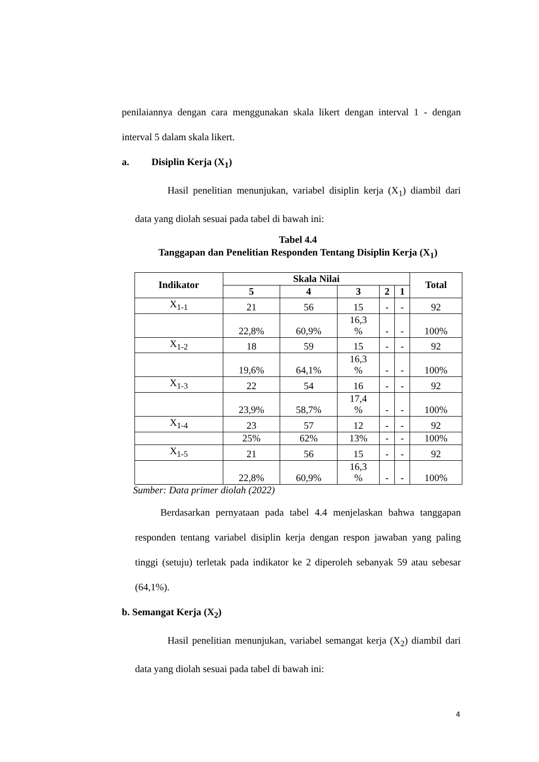penilaiannya dengan cara menggunakan skala likert dengan interval 1 - dengan interval 5 dalam skala likert.
a. Disiplin Kerja (X<sub>1</sub>)
Hasil penelitian menunjukan, variabel disiplin kerja (X<sub>1</sub>) diambil dari data yang diolah sesuai pada tabel di bawah ini:
Tabel 4.4
Tanggapan dan Penelitian Responden Tentang Disiplin Kerja (X<sub>1</sub>)
| Indikator | Skala Nilai | | | | | Total |
| --- | --- | --- | --- | --- | --- | --- |
| | 5 | 4 | 3 | 2 | 1 | |
| X<sub>1-1</sub> | 21 | 56 | 15 | - | - | 92 |
| | 22,8% | 60,9% | 16,3 % | - | - | 100% |
| X<sub>1-2</sub> | 18 | 59 | 15 | - | - | 92 |
| | 19,6% | 64,1% | 16,3 % | - | - | 100% |
| X<sub>1-3</sub> | 22 | 54 | 16 | - | - | 92 |
| | 23,9% | 58,7% | 17,4 % | - | - | 100% |
| X<sub>1-4</sub> | 23 | 57 | 12 | - | - | 92 |
| | 25% | 62% | 13% | - | - | 100% |
| X<sub>1-5</sub> | 21 | 56 | 15 | - | - | 92 |
| | 22,8% | 60,9% | 16,3 % | - | - | 100% |
Sumber: Data primer diolah (2022)
Berdasarkan pernyataan pada tabel 4.4 menjelaskan bahwa tanggapan responden tentang variabel disiplin kerja dengan respon jawaban yang paling tinggi (setuju) terletak pada indikator ke 2 diperoleh sebanyak 59 atau sebesar (64,1%).
b. Semangat Kerja (X<sub>2</sub>)
Hasil penelitian menunjukan, variabel semangat kerja (X<sub>2</sub>) diambil dari data yang diolah sesuai pada tabel di bawah ini:
4